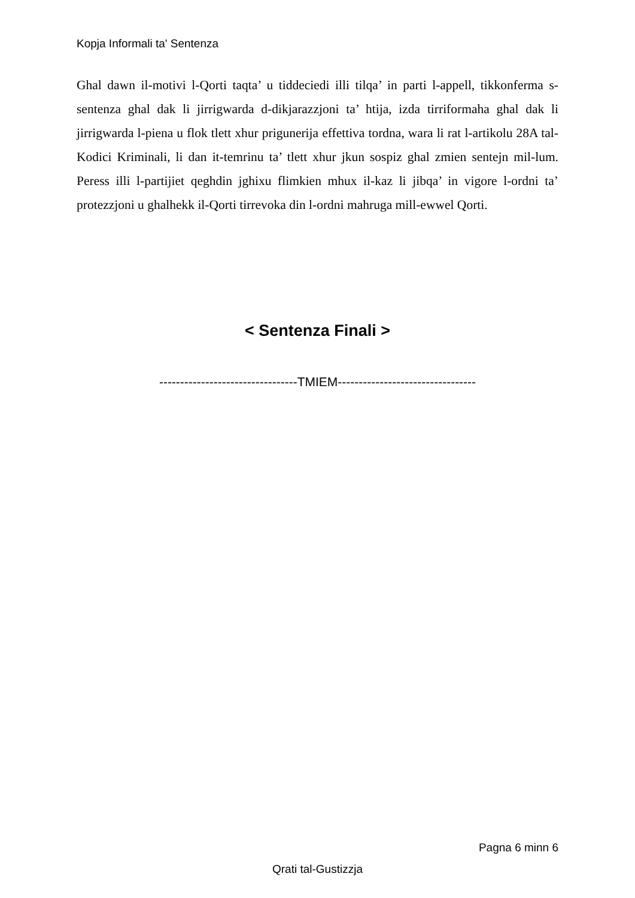Kopja Informali ta' Sentenza
Ghal dawn il-motivi l-Qorti taqta’ u tiddeciedi illi tilqa’ in parti l-appell, tikkonferma s-sentenza ghal dak li jirrigwarda d-dikjarazzjoni ta’ htija, izda tirriformaha ghal dak li jirrigwarda l-piena u flok tlett xhur prigunerija effettiva tordna, wara li rat l-artikolu 28A tal-Kodici Kriminali, li dan it-temrinu ta’ tlett xhur jkun sospiz ghal zmien sentejn mil-lum. Peress illi l-partijiet qeghdin jghixu flimkien mhux il-kaz li jibqa’ in vigore l-ordni ta’ protezzjoni u ghalhekk il-Qorti tirrevoka din l-ordni mahruga mill-ewwel Qorti.
< Sentenza Finali >
---------------------------------TMIEM---------------------------------
Pagna 6 minn 6
Qrati tal-Gustizzja